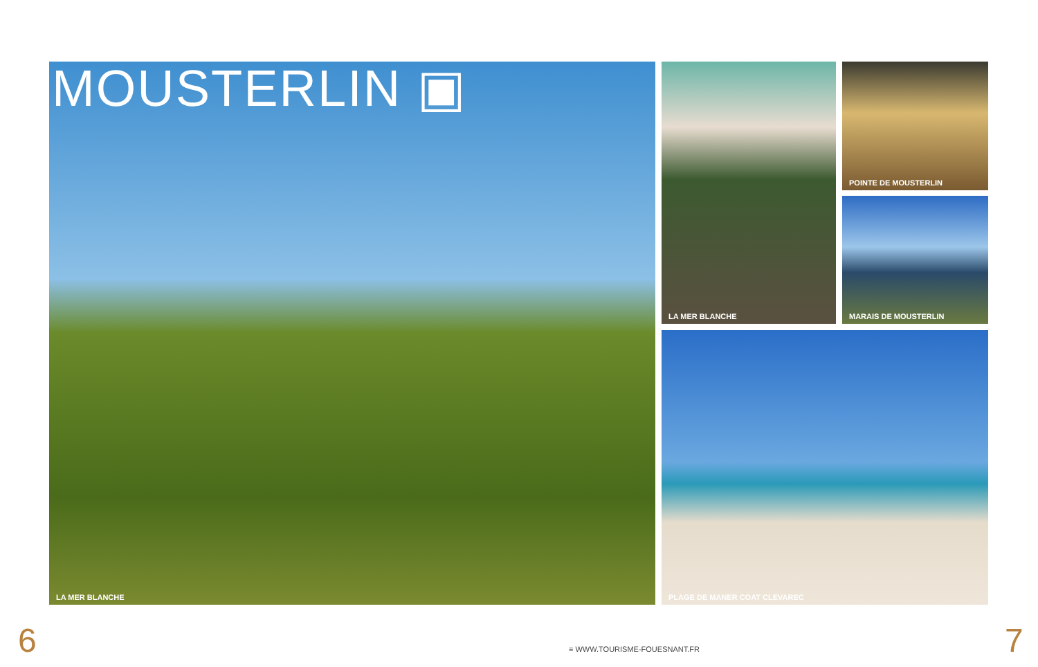MOUSTERLIN ▣
LA MER BLANCHE
LA MER BLANCHE POINTE DE MOUSTERLIN
MARAIS DE MOUSTERLIN
PLAGE DE MANER COAT CLEVAREC
6 ≡ WWW.TOURISME-FOUESNANT.FR 7